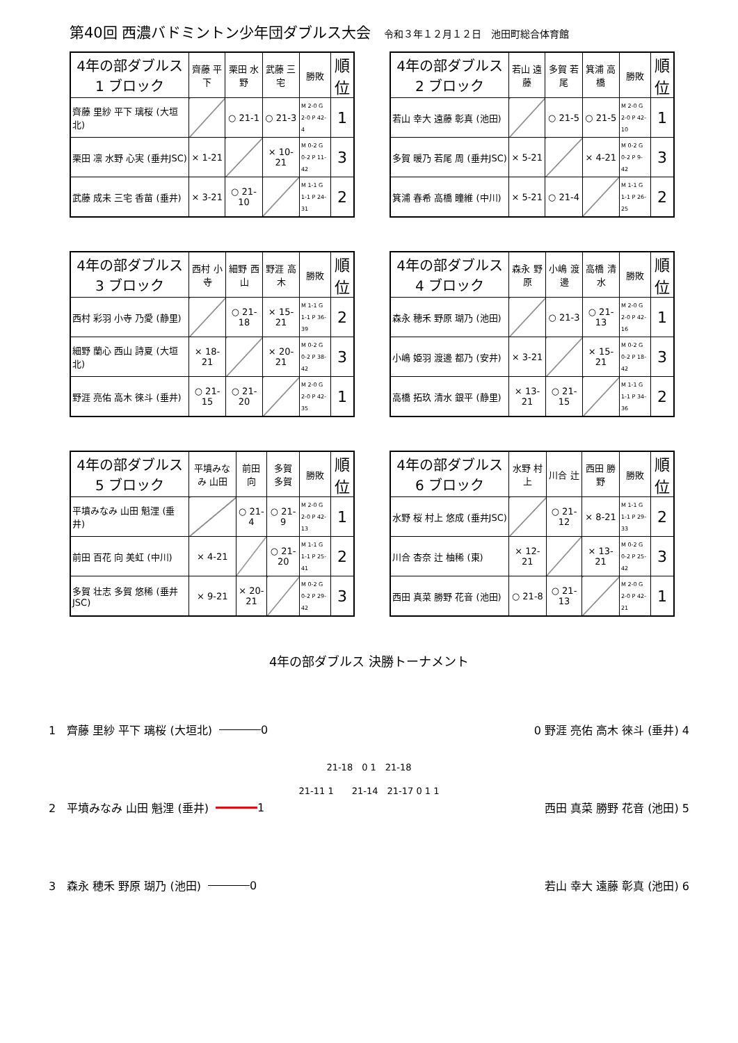第40回 西濃バドミントン少年団ダブルス大会 令和３年１２月１２日　池田町総合体育館
| 4年の部ダブルス 1 ブロック | 齊藤 平下 | 栗田 水野 | 武藤 三宅 | 勝敗 | 順位 |
| --- | --- | --- | --- | --- | --- |
| 齊藤 里紗 平下 璃桜 (大垣北) | | ○ 21-1 | ○ 21-3 | M 2-0 G 2-0 P 42-4 | 1 |
| 栗田 凛 水野 心実 (垂井JSC) | × 1-21 | | × 10-21 | M 0-2 G 0-2 P 11-42 | 3 |
| 武藤 成未 三宅 香苗 (垂井) | × 3-21 | ○ 21-10 | | M 1-1 G 1-1 P 24-31 | 2 |
| 4年の部ダブルス 2 ブロック | 若山 遠藤 | 多賀 若尾 | 箕浦 高橋 | 勝敗 | 順位 |
| --- | --- | --- | --- | --- | --- |
| 若山 幸大 遠藤 彰真 (池田) | | ○ 21-5 | ○ 21-5 | M 2-0 G 2-0 P 42-10 | 1 |
| 多賀 暖乃 若尾 周 (垂井JSC) | × 5-21 | | × 4-21 | M 0-2 G 0-2 P 9-42 | 3 |
| 箕浦 春希 高橋 瞳維 (中川) | × 5-21 | ○ 21-4 | | M 1-1 G 1-1 P 26-25 | 2 |
| 4年の部ダブルス 3 ブロック | 西村 小寺 | 細野 西山 | 野涯 高木 | 勝敗 | 順位 |
| --- | --- | --- | --- | --- | --- |
| 西村 彩羽 小寺 乃愛 (静里) | | ○ 21-18 | × 15-21 | M 1-1 G 1-1 P 36-39 | 2 |
| 細野 蘭心 西山 詩夏 (大垣北) | × 18-21 | | × 20-21 | M 0-2 G 0-2 P 38-42 | 3 |
| 野涯 亮佑 高木 徠斗 (垂井) | ○ 21-15 | ○ 21-20 | | M 2-0 G 2-0 P 42-35 | 1 |
| 4年の部ダブルス 4 ブロック | 森永 野原 | 小嶋 渡邊 | 高橋 清水 | 勝敗 | 順位 |
| --- | --- | --- | --- | --- | --- |
| 森永 穂禾 野原 瑚乃 (池田) | | ○ 21-3 | ○ 21-13 | M 2-0 G 2-0 P 42-16 | 1 |
| 小嶋 姫羽 渡邊 都乃 (安井) | × 3-21 | | × 15-21 | M 0-2 G 0-2 P 18-42 | 3 |
| 高橋 拓玖 清水 銀平 (静里) | × 13-21 | ○ 21-15 | | M 1-1 G 1-1 P 34-36 | 2 |
| 4年の部ダブルス 5 ブロック | 平墳みなみ 山田 | 前田 向 | 多賀 多賀 | 勝敗 | 順位 |
| --- | --- | --- | --- | --- | --- |
| 平墳みなみ 山田 魁浬 (垂井) | | ○ 21-4 | ○ 21-9 | M 2-0 G 2-0 P 42-13 | 1 |
| 前田 百花 向 美虹 (中川) | × 4-21 | | ○ 21-20 | M 1-1 G 1-1 P 25-41 | 2 |
| 多賀 壮志 多賀 悠稀 (垂井JSC) | × 9-21 | × 20-21 | | M 0-2 G 0-2 P 29-42 | 3 |
| 4年の部ダブルス 6 ブロック | 水野 村上 | 川合 辻 | 西田 勝野 | 勝敗 | 順位 |
| --- | --- | --- | --- | --- | --- |
| 水野 桜 村上 悠成 (垂井JSC) | | ○ 21-12 | × 8-21 | M 1-1 G 1-1 P 29-33 | 2 |
| 川合 杏奈 辻 柚稀 (東) | × 12-21 | | × 13-21 | M 0-2 G 0-2 P 25-42 | 3 |
| 西田 真菜 勝野 花音 (池田) | ○ 21-8 | ○ 21-13 | | M 2-0 G 2-0 P 42-21 | 1 |
4年の部ダブルス 決勝トーナメント
1　齊藤 里紗 平下 璃桜 (大垣北) 0
2　平墳みなみ 山田 魁浬 (垂井) 1
3　森永 穂禾 野原 瑚乃 (池田) 0
21-18　0 1　21-18
21-11 1　　21-14　21-17 0 1 1
0 野涯 亮佑 高木 徠斗 (垂井) 4
西田 真菜 勝野 花音 (池田) 5
若山 幸大 遠藤 彰真 (池田) 6